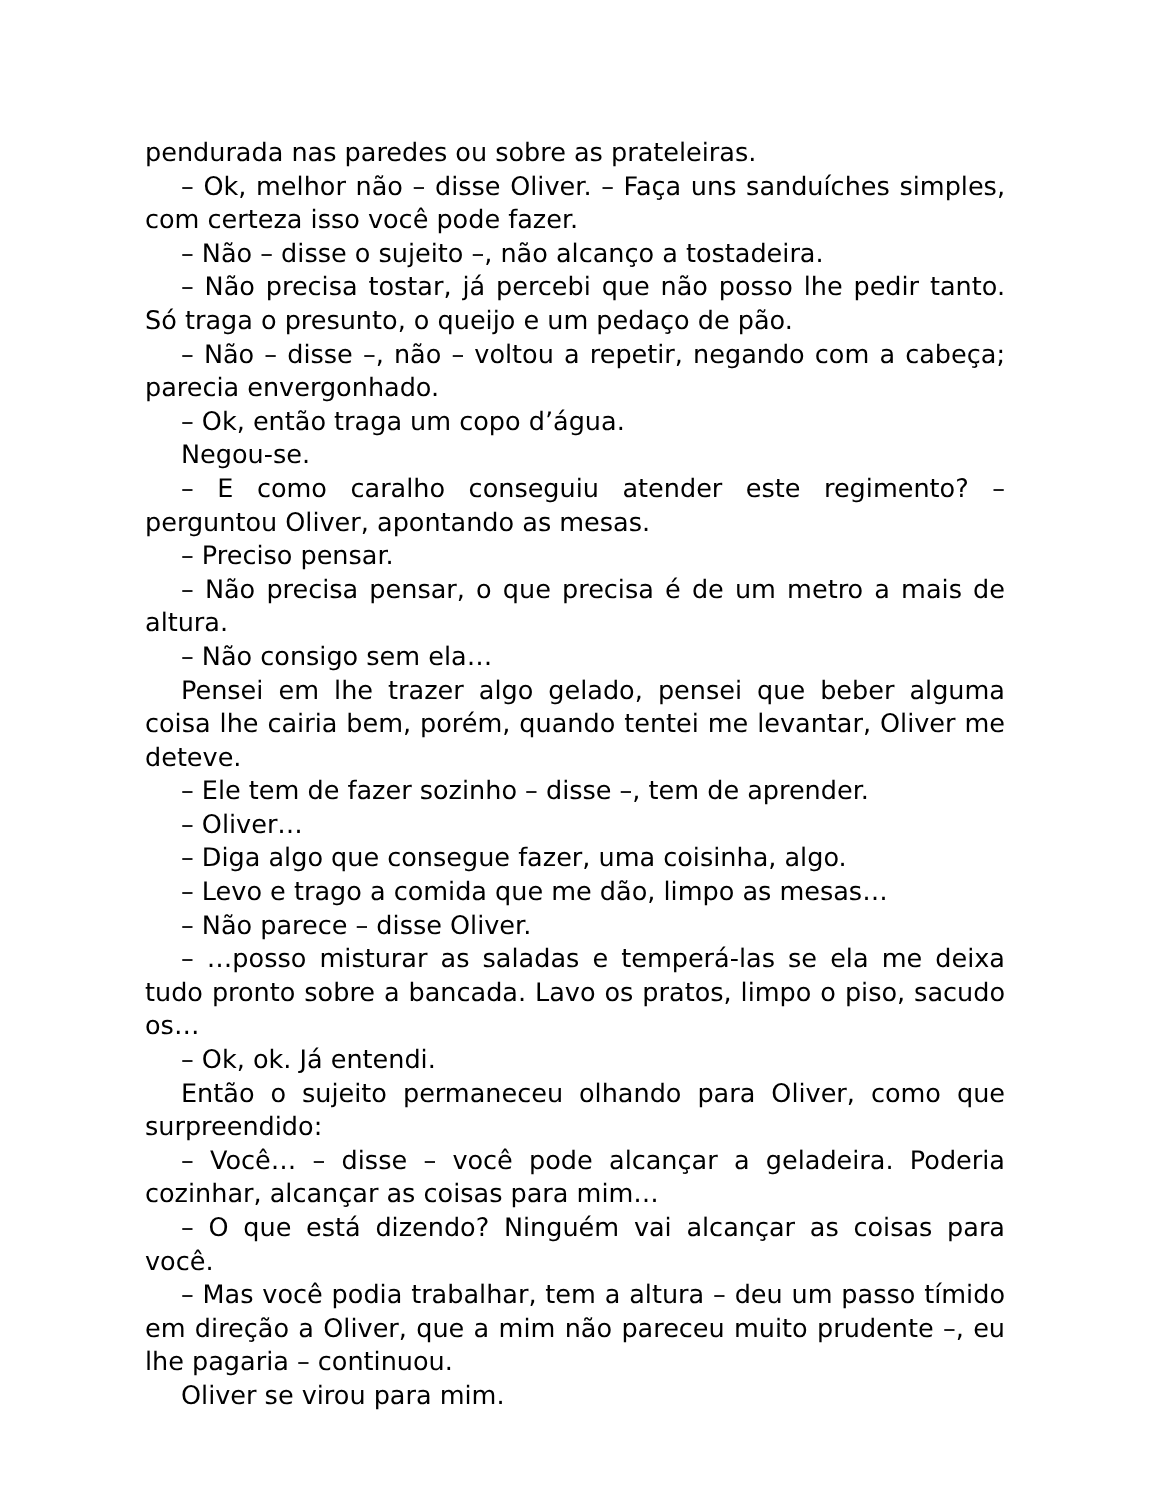pendurada nas paredes ou sobre as prateleiras.
– Ok, melhor não – disse Oliver. – Faça uns sanduíches simples, com certeza isso você pode fazer.
– Não – disse o sujeito –, não alcanço a tostadeira.
– Não precisa tostar, já percebi que não posso lhe pedir tanto. Só traga o presunto, o queijo e um pedaço de pão.
– Não – disse –, não – voltou a repetir, negando com a cabeça; parecia envergonhado.
– Ok, então traga um copo d’água.
Negou-se.
– E como caralho conseguiu atender este regimento? – perguntou Oliver, apontando as mesas.
– Preciso pensar.
– Não precisa pensar, o que precisa é de um metro a mais de altura.
– Não consigo sem ela…
Pensei em lhe trazer algo gelado, pensei que beber alguma coisa lhe cairia bem, porém, quando tentei me levantar, Oliver me deteve.
– Ele tem de fazer sozinho – disse –, tem de aprender.
– Oliver…
– Diga algo que consegue fazer, uma coisinha, algo.
– Levo e trago a comida que me dão, limpo as mesas…
– Não parece – disse Oliver.
– …posso misturar as saladas e temperá-las se ela me deixa tudo pronto sobre a bancada. Lavo os pratos, limpo o piso, sacudo os…
– Ok, ok. Já entendi.
Então o sujeito permaneceu olhando para Oliver, como que surpreendido:
– Você… – disse – você pode alcançar a geladeira. Poderia cozinhar, alcançar as coisas para mim…
– O que está dizendo? Ninguém vai alcançar as coisas para você.
– Mas você podia trabalhar, tem a altura – deu um passo tímido em direção a Oliver, que a mim não pareceu muito prudente –, eu lhe pagaria – continuou.
Oliver se virou para mim.